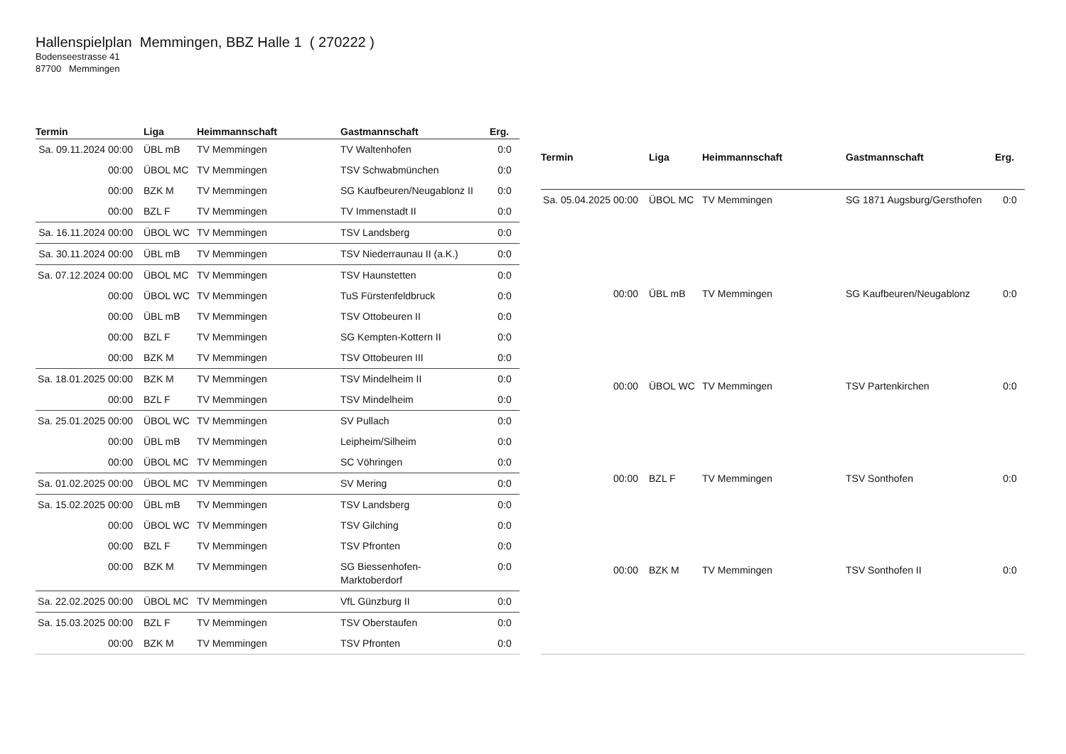Hallenspielplan Memmingen, BBZ Halle 1 ( 270222 )
Bodenseestrasse 41
87700 Memmingen
| Termin | Liga | Heimmannschaft | Gastmannschaft | Erg. |
| --- | --- | --- | --- | --- |
| Sa. 09.11.2024 00:00 | ÜBL mB | TV Memmingen | TV Waltenhofen | 0:0 |
| 00:00 | ÜBOL MC | TV Memmingen | TSV Schwabmünchen | 0:0 |
| 00:00 | BZK M | TV Memmingen | SG Kaufbeuren/Neugablonz II | 0:0 |
| 00:00 | BZL F | TV Memmingen | TV Immenstadt II | 0:0 |
| Sa. 16.11.2024 00:00 | ÜBOL WC | TV Memmingen | TSV Landsberg | 0:0 |
| Sa. 30.11.2024 00:00 | ÜBL mB | TV Memmingen | TSV Niederraunau II (a.K.) | 0:0 |
| Sa. 07.12.2024 00:00 | ÜBOL MC | TV Memmingen | TSV Haunstetten | 0:0 |
| 00:00 | ÜBOL WC | TV Memmingen | TuS Fürstenfeldbruck | 0:0 |
| 00:00 | ÜBL mB | TV Memmingen | TSV Ottobeuren II | 0:0 |
| 00:00 | BZL F | TV Memmingen | SG Kempten-Kottern II | 0:0 |
| 00:00 | BZK M | TV Memmingen | TSV Ottobeuren III | 0:0 |
| Sa. 18.01.2025 00:00 | BZK M | TV Memmingen | TSV Mindelheim II | 0:0 |
| 00:00 | BZL F | TV Memmingen | TSV Mindelheim | 0:0 |
| Sa. 25.01.2025 00:00 | ÜBOL WC | TV Memmingen | SV Pullach | 0:0 |
| 00:00 | ÜBL mB | TV Memmingen | Leipheim/Silheim | 0:0 |
| 00:00 | ÜBOL MC | TV Memmingen | SC Vöhringen | 0:0 |
| Sa. 01.02.2025 00:00 | ÜBOL MC | TV Memmingen | SV Mering | 0:0 |
| Sa. 15.02.2025 00:00 | ÜBL mB | TV Memmingen | TSV Landsberg | 0:0 |
| 00:00 | ÜBOL WC | TV Memmingen | TSV Gilching | 0:0 |
| 00:00 | BZL F | TV Memmingen | TSV Pfronten | 0:0 |
| 00:00 | BZK M | TV Memmingen | SG Biessenhofen- Marktoberdorf | 0:0 |
| Sa. 22.02.2025 00:00 | ÜBOL MC | TV Memmingen | VfL Günzburg II | 0:0 |
| Sa. 15.03.2025 00:00 | BZL F | TV Memmingen | TSV Oberstaufen | 0:0 |
| 00:00 | BZK M | TV Memmingen | TSV Pfronten | 0:0 |
| Termin | Liga | Heimmannschaft | Gastmannschaft | Erg. |
| --- | --- | --- | --- | --- |
| Sa. 05.04.2025 00:00 | ÜBOL MC | TV Memmingen | SG 1871 Augsburg/Gersthofen | 0:0 |
| 00:00 | ÜBL mB | TV Memmingen | SG Kaufbeuren/Neugablonz | 0:0 |
| 00:00 | ÜBOL WC | TV Memmingen | TSV Partenkirchen | 0:0 |
| 00:00 | BZL F | TV Memmingen | TSV Sonthofen | 0:0 |
| 00:00 | BZK M | TV Memmingen | TSV Sonthofen II | 0:0 |